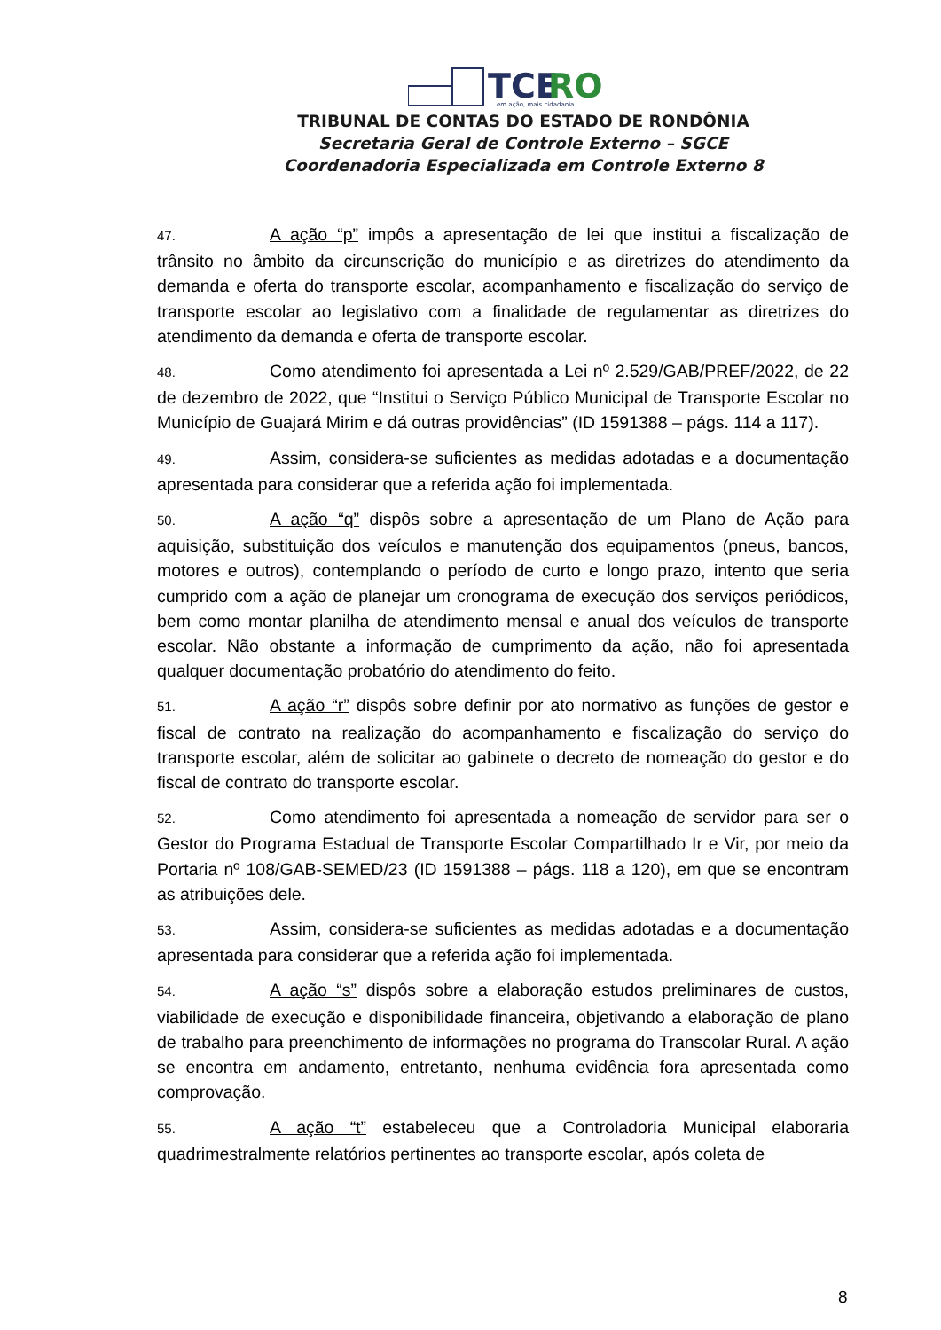TCE
RO
em ação, mais cidadania
TRIBUNAL DE CONTAS DO ESTADO DE RONDÔNIA
Secretaria Geral de Controle Externo – SGCE
Coordenadoria Especializada em Controle Externo 8
47. A ação “p” impôs a apresentação de lei que institui a fiscalização de trânsito no âmbito da circunscrição do município e as diretrizes do atendimento da demanda e oferta do transporte escolar, acompanhamento e fiscalização do serviço de transporte escolar ao legislativo com a finalidade de regulamentar as diretrizes do atendimento da demanda e oferta de transporte escolar.
48. Como atendimento foi apresentada a Lei nº 2.529/GAB/PREF/2022, de 22 de dezembro de 2022, que “Institui o Serviço Público Municipal de Transporte Escolar no Município de Guajará Mirim e dá outras providências” (ID 1591388 – págs. 114 a 117).
49. Assim, considera-se suficientes as medidas adotadas e a documentação apresentada para considerar que a referida ação foi implementada.
50. A ação “q” dispôs sobre a apresentação de um Plano de Ação para aquisição, substituição dos veículos e manutenção dos equipamentos (pneus, bancos, motores e outros), contemplando o período de curto e longo prazo, intento que seria cumprido com a ação de planejar um cronograma de execução dos serviços periódicos, bem como montar planilha de atendimento mensal e anual dos veículos de transporte escolar. Não obstante a informação de cumprimento da ação, não foi apresentada qualquer documentação probatório do atendimento do feito.
51. A ação “r” dispôs sobre definir por ato normativo as funções de gestor e fiscal de contrato na realização do acompanhamento e fiscalização do serviço do transporte escolar, além de solicitar ao gabinete o decreto de nomeação do gestor e do fiscal de contrato do transporte escolar.
52. Como atendimento foi apresentada a nomeação de servidor para ser o Gestor do Programa Estadual de Transporte Escolar Compartilhado Ir e Vir, por meio da Portaria nº 108/GAB-SEMED/23 (ID 1591388 – págs. 118 a 120), em que se encontram as atribuições dele.
53. Assim, considera-se suficientes as medidas adotadas e a documentação apresentada para considerar que a referida ação foi implementada.
54. A ação “s” dispôs sobre a elaboração estudos preliminares de custos, viabilidade de execução e disponibilidade financeira, objetivando a elaboração de plano de trabalho para preenchimento de informações no programa do Transcolar Rural. A ação se encontra em andamento, entretanto, nenhuma evidência fora apresentada como comprovação.
55. A ação “t” estabeleceu que a Controladoria Municipal elaboraria quadrimestralmente relatórios pertinentes ao transporte escolar, após coleta de
8